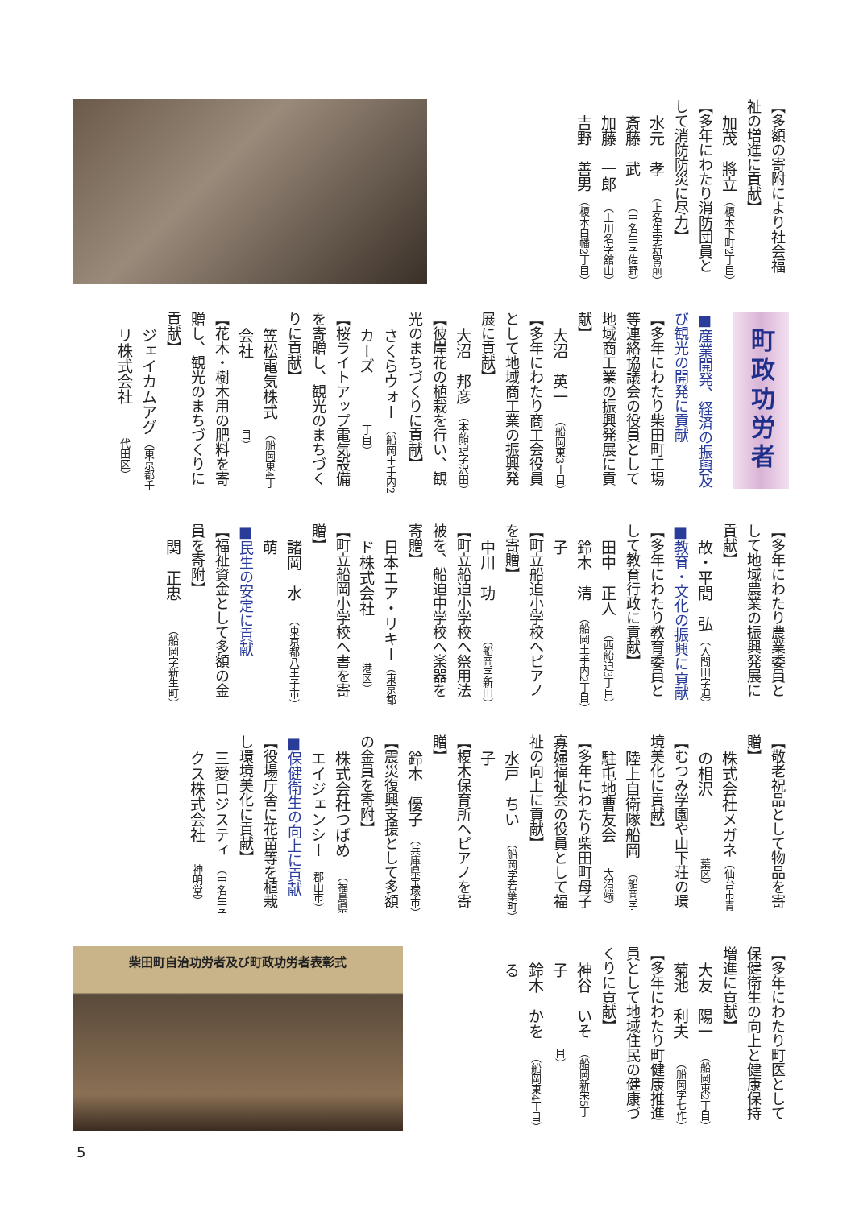【多額の寄附により社会福祉の増進に貢献】
加茂　將立 （榎木下町2丁目）
【多年にわたり消防団員として消防防災に尽力】
水元　孝 （上名生字新宮前）
斎藤　武 （中名生字佐野）
加藤　一郎 （上川名字舘山）
吉野　善男 （榎木白幡2丁目）
町政功労者
■産業開発、経済の振興及び観光の開発に貢献
【多年にわたり柴田町工場等連絡協議会の役員として地域商工業の振興発展に貢献】
大沼　英一 （船岡東3丁目）
【多年にわたり商工会役員として地域商工業の振興発展に貢献】
大沼　邦彦 （本船迫字沢田）
【彼岸花の植栽を行い、観光のまちづくりに貢献】
さくらウォーカーズ （船岡土手内2丁目）
【桜ライトアップ電気設備を寄贈し、観光のまちづくりに貢献】
笠松電気株式会社 （船岡東4丁目）
【花木・樹木用の肥料を寄贈し、観光のまちづくりに貢献】
ジェイカムアグリ株式会社 （東京都千代田区）
【多年にわたり農業委員として地域農業の振興発展に貢献】
故・平間　弘 （入間田字迫）
■教育・文化の振興に貢献
【多年にわたり教育委員として教育行政に貢献】
田中　正人 （西船迫3丁目）
鈴木　清子 （船岡土手内2丁目）
【町立船迫小学校へピアノを寄贈】
中川　功 （船岡字新田）
【町立船迫小学校へ祭用法被を、船迫中学校へ楽器を寄贈】
日本エア・リキード株式会社 （東京都港区）
【町立船岡小学校へ書を寄贈】
諸岡　水萌 （東京都八王子市）
■民生の安定に貢献
【福祉資金として多額の金員を寄附】
関　正忠 （船岡字新生町）
【敬老祝品として物品を寄贈】
株式会社メガネの相沢 （仙台市青葉区）
【むつみ学園や山下荘の環境美化に貢献】
陸上自衛隊船岡駐屯地曹友会 （船岡字大沼端）
【多年にわたり柴田町母子寡婦福祉会の役員として福祉の向上に貢献】
水戸　ちい子 （船岡字若葉町）
【榎木保育所へピアノを寄贈】
鈴木　優子 （兵庫県宝塚市）
【震災復興支援として多額の金員を寄附】
株式会社つばめエイジェンシー （福島県郡山市）
■保健衛生の向上に貢献
【役場庁舎に花苗等を植栽し環境美化に貢献】
三愛ロジスティクス株式会社 （中名生字神明堂）
【多年にわたり町医として保健衛生の向上と健康保持増進に貢献】
大友　陽一 （船岡東2丁目）
菊池　利夫 （船岡字七作）
【多年にわたり町健康推進員として地域住民の健康づくりに貢献】
神谷　いそ子 （船岡新栄5丁目）
鈴木　かをる （船岡東4丁目）
柴田町自治功労者及び町政功労者表彰式
5